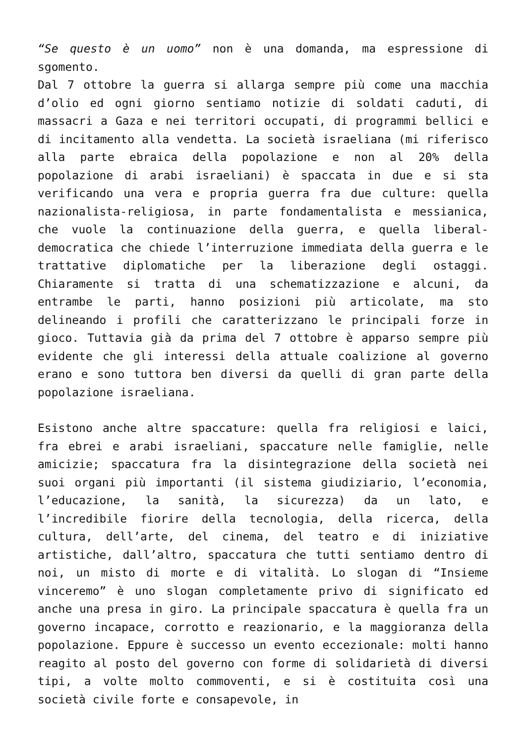“Se questo è un uomo” non è una domanda, ma espressione di sgomento.
Dal 7 ottobre la guerra si allarga sempre più come una macchia d’olio ed ogni giorno sentiamo notizie di soldati caduti, di massacri a Gaza e nei territori occupati, di programmi bellici e di incitamento alla vendetta. La società israeliana (mi riferisco alla parte ebraica della popolazione e non al 20% della popolazione di arabi israeliani) è spaccata in due e si sta verificando una vera e propria guerra fra due culture: quella nazionalista-religiosa, in parte fondamentalista e messianica, che vuole la continuazione della guerra, e quella liberal-democratica che chiede l’interruzione immediata della guerra e le trattative diplomatiche per la liberazione degli ostaggi. Chiaramente si tratta di una schematizzazione e alcuni, da entrambe le parti, hanno posizioni più articolate, ma sto delineando i profili che caratterizzano le principali forze in gioco. Tuttavia già da prima del 7 ottobre è apparso sempre più evidente che gli interessi della attuale coalizione al governo erano e sono tuttora ben diversi da quelli di gran parte della popolazione israeliana.
Esistono anche altre spaccature: quella fra religiosi e laici, fra ebrei e arabi israeliani, spaccature nelle famiglie, nelle amicizie; spaccatura fra la disintegrazione della società nei suoi organi più importanti (il sistema giudiziario, l’economia, l’educazione, la sanità, la sicurezza) da un lato, e l’incredibile fiorire della tecnologia, della ricerca, della cultura, dell’arte, del cinema, del teatro e di iniziative artistiche, dall’altro, spaccatura che tutti sentiamo dentro di noi, un misto di morte e di vitalità. Lo slogan di “Insieme vinceremo” è uno slogan completamente privo di significato ed anche una presa in giro. La principale spaccatura è quella fra un governo incapace, corrotto e reazionario, e la maggioranza della popolazione. Eppure è successo un evento eccezionale: molti hanno reagito al posto del governo con forme di solidarietà di diversi tipi, a volte molto commoventi, e si è costituita così una società civile forte e consapevole, in